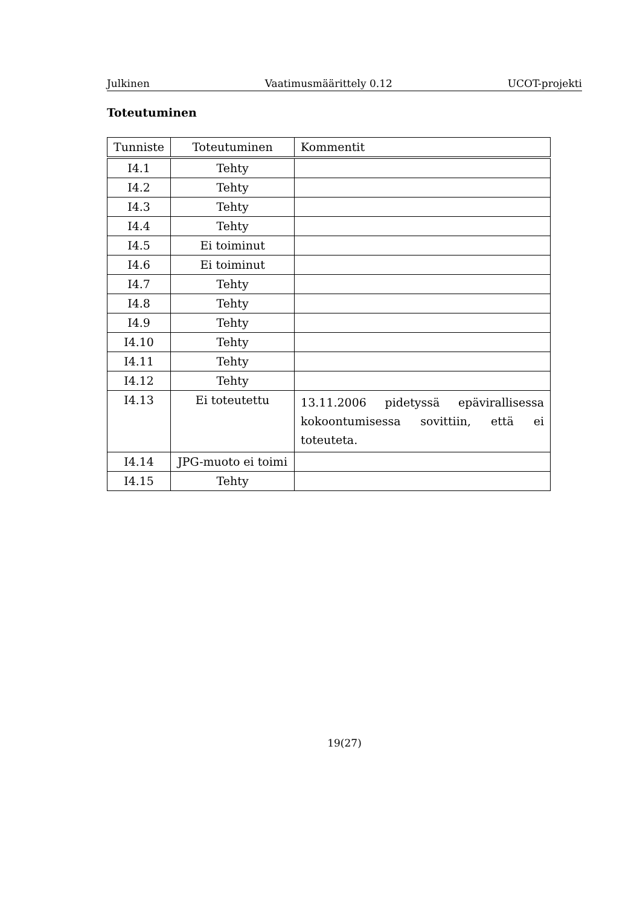Julkinen Vaatimusmäärittely 0.12 UCOT-projekti
Toteutuminen
| Tunniste | Toteutuminen | Kommentit |
| --- | --- | --- |
| I4.1 | Tehty | |
| I4.2 | Tehty | |
| I4.3 | Tehty | |
| I4.4 | Tehty | |
| I4.5 | Ei toiminut | |
| I4.6 | Ei toiminut | |
| I4.7 | Tehty | |
| I4.8 | Tehty | |
| I4.9 | Tehty | |
| I4.10 | Tehty | |
| I4.11 | Tehty | |
| I4.12 | Tehty | |
| I4.13 | Ei toteutettu | 13.11.2006 pidetyssä epävirallisessa kokoontumisessa sovittiin, että ei toteuteta. |
| I4.14 | JPG-muoto ei toimi | |
| I4.15 | Tehty | |
19(27)